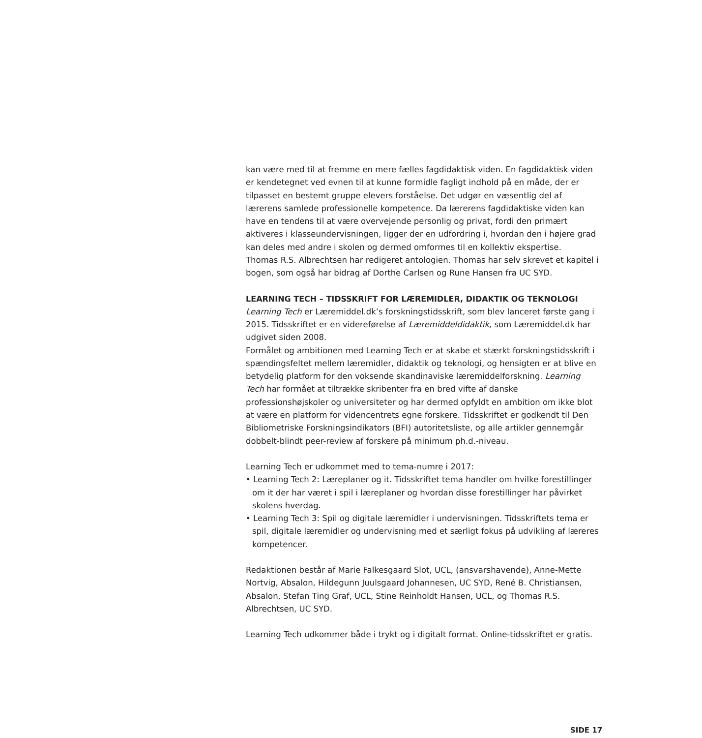kan være med til at fremme en mere fælles fagdidaktisk viden. En fagdidaktisk viden er kendetegnet ved evnen til at kunne formidle fagligt indhold på en måde, der er tilpasset en bestemt gruppe elevers forståelse. Det udgør en væsentlig del af lærerens samlede professionelle kompetence. Da lærerens fagdidaktiske viden kan have en tendens til at være overvejende personlig og privat, fordi den primært aktiveres i klasseundervisningen, ligger der en udfordring i, hvordan den i højere grad kan deles med andre i skolen og dermed omformes til en kollektiv ekspertise.
Thomas R.S. Albrechtsen har redigeret antologien. Thomas har selv skrevet et kapitel i bogen, som også har bidrag af Dorthe Carlsen og Rune Hansen fra UC SYD.
LEARNING TECH – TIDSSKRIFT FOR LÆREMIDLER, DIDAKTIK OG TEKNOLOGI
Learning Tech er Læremiddel.dk’s forskningstidsskrift, som blev lanceret første gang i 2015. Tidsskriftet er en videreførelse af Læremiddeldidaktik, som Læremiddel.dk har udgivet siden 2008.
Formålet og ambitionen med Learning Tech er at skabe et stærkt forskningstidsskrift i spændingsfeltet mellem læremidler, didaktik og teknologi, og hensigten er at blive en betydelig platform for den voksende skandinaviske læremiddelforskning. Learning Tech har formået at tiltrække skribenter fra en bred vifte af danske professionshøjskoler og universiteter og har dermed opfyldt en ambition om ikke blot at være en platform for videncentrets egne forskere. Tidsskriftet er godkendt til Den Bibliometriske Forskningsindikators (BFI) autoritetsliste, og alle artikler gennemgår dobbelt-blindt peer-review af forskere på minimum ph.d.-niveau.
Learning Tech er udkommet med to tema-numre i 2017:
• Learning Tech 2: Læreplaner og it. Tidsskriftet tema handler om hvilke forestillinger om it der har været i spil i læreplaner og hvordan disse forestillinger har påvirket skolens hverdag.
• Learning Tech 3: Spil og digitale læremidler i undervisningen. Tidsskriftets tema er spil, digitale læremidler og undervisning med et særligt fokus på udvikling af læreres kompetencer.
Redaktionen består af Marie Falkesgaard Slot, UCL, (ansvarshavende), Anne-Mette Nortvig, Absalon, Hildegunn Juulsgaard Johannesen, UC SYD, René B. Christiansen, Absalon, Stefan Ting Graf, UCL, Stine Reinholdt Hansen, UCL, og Thomas R.S. Albrechtsen, UC SYD.
Learning Tech udkommer både i trykt og i digitalt format. Online-tidsskriftet er gratis.
SIDE 17